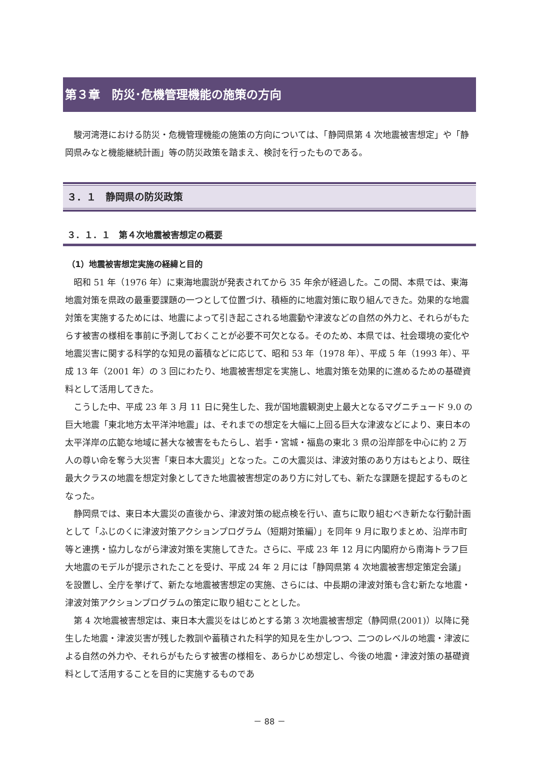第３章　防災･危機管理機能の施策の方向
駿河湾港における防災・危機管理機能の施策の方向については、「静岡県第 4 次地震被害想定」や「静岡県みなと機能継続計画」等の防災政策を踏まえ、検討を行ったものである。
３．１　静岡県の防災政策
３．１．１　第４次地震被害想定の概要
（1）地震被害想定実施の経緯と目的
昭和 51 年（1976 年）に東海地震説が発表されてから 35 年余が経過した。この間、本県では、東海地震対策を県政の最重要課題の一つとして位置づけ、積極的に地震対策に取り組んできた。効果的な地震対策を実施するためには、地震によって引き起こされる地震動や津波などの自然の外力と、それらがもたらす被害の様相を事前に予測しておくことが必要不可欠となる。そのため、本県では、社会環境の変化や地震災害に関する科学的な知見の蓄積などに応じて、昭和 53 年（1978 年）、平成 5 年（1993 年）、平成 13 年（2001 年）の 3 回にわたり、地震被害想定を実施し、地震対策を効果的に進めるための基礎資料として活用してきた。
こうした中、平成 23 年 3 月 11 日に発生した、我が国地震観測史上最大となるマグニチュード 9.0 の巨大地震「東北地方太平洋沖地震」は、それまでの想定を大幅に上回る巨大な津波などにより、東日本の太平洋岸の広範な地域に甚大な被害をもたらし、岩手・宮城・福島の東北 3 県の沿岸部を中心に約 2 万人の尊い命を奪う大災害「東日本大震災」となった。この大震災は、津波対策のあり方はもとより、既往最大クラスの地震を想定対象としてきた地震被害想定のあり方に対しても、新たな課題を提起するものとなった。
静岡県では、東日本大震災の直後から、津波対策の総点検を行い、直ちに取り組むべき新たな行動計画として「ふじのくに津波対策アクションプログラム（短期対策編）」を同年 9 月に取りまとめ、沿岸市町等と連携・協力しながら津波対策を実施してきた。さらに、平成 23 年 12 月に内閣府から南海トラフ巨大地震のモデルが提示されたことを受け、平成 24 年 2 月には「静岡県第 4 次地震被害想定策定会議」を設置し、全庁を挙げて、新たな地震被害想定の実施、さらには、中長期の津波対策も含む新たな地震・津波対策アクションプログラムの策定に取り組むこととした。
第 4 次地震被害想定は、東日本大震災をはじめとする第 3 次地震被害想定（静岡県(2001)）以降に発生した地震・津波災害が残した教訓や蓄積された科学的知見を生かしつつ、二つのレベルの地震・津波による自然の外力や、それらがもたらす被害の様相を、あらかじめ想定し、今後の地震・津波対策の基礎資料として活用することを目的に実施するものであ
－ 88 －